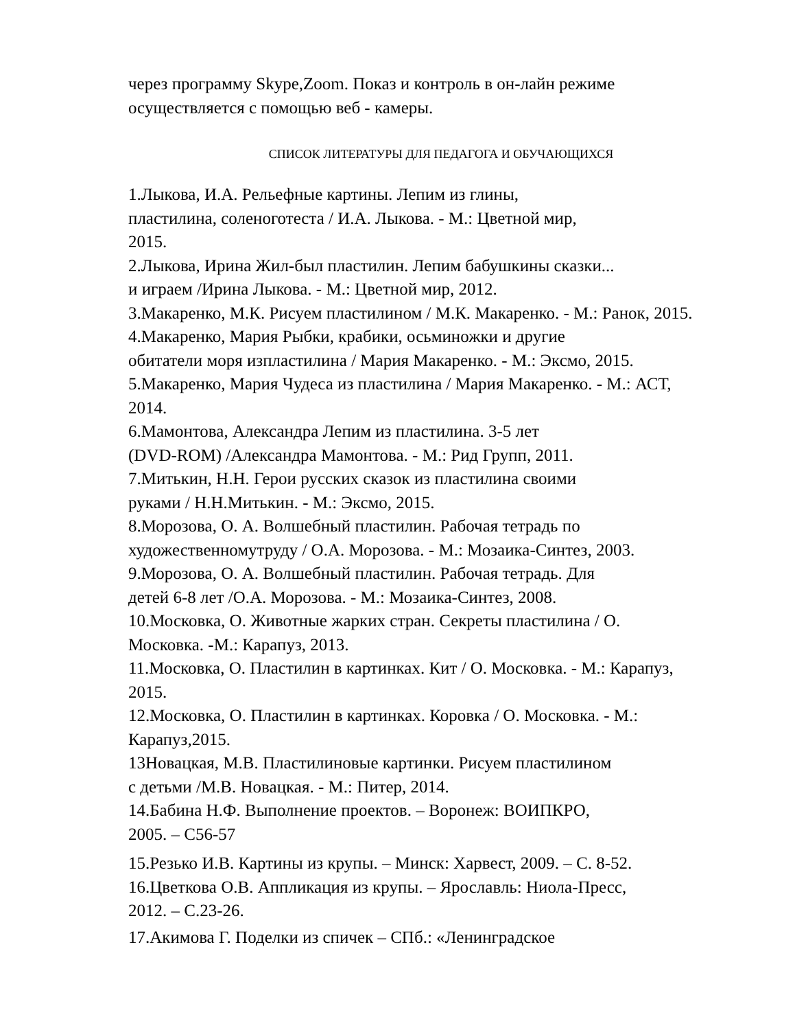через программу Skype,Zoom. Показ и контроль в он-лайн режиме
осуществляется с помощью веб - камеры.
СПИСОК ЛИТЕРАТУРЫ ДЛЯ ПЕДАГОГА И ОБУЧАЮЩИХСЯ
1.Лыкова, И.А. Рельефные картины. Лепим из глины,
пластилина, соленоготеста / И.А. Лыкова. - М.: Цветной мир,
2015.
2.Лыкова, Ирина Жил-был пластилин. Лепим бабушкины сказки...
и играем /Ирина Лыкова. - М.: Цветной мир, 2012.
3.Макаренко, М.К. Рисуем пластилином / М.К. Макаренко. - М.: Ранок, 2015.
4.Макаренко, Мария Рыбки, крабики, осьминожки и другие
обитатели моря изпластилина / Мария Макаренко. - М.: Эксмо, 2015.
5.Макаренко, Мария Чудеса из пластилина / Мария Макаренко. - М.: АСТ,
2014.
6.Мамонтова, Александра Лепим из пластилина. 3-5 лет
(DVD-ROM) /Александра Мамонтова. - М.: Рид Групп, 2011.
7.Митькин, Н.Н. Герои русских сказок из пластилина своими
руками / Н.Н.Митькин. - М.: Эксмо, 2015.
8.Морозова, О. А. Волшебный пластилин. Рабочая тетрадь по
художественномутруду / О.А. Морозова. - М.: Мозаика-Синтез, 2003.
9.Морозова, О. А. Волшебный пластилин. Рабочая тетрадь. Для
детей 6-8 лет /О.А. Морозова. - М.: Мозаика-Синтез, 2008.
10.Московка, О. Животные жарких стран. Секреты пластилина / О.
Московка. -М.: Карапуз, 2013.
11.Московка, О. Пластилин в картинках. Кит / О. Московка. - М.: Карапуз,
2015.
12.Московка, О. Пластилин в картинках. Коровка / О. Московка. - М.:
Карапуз,2015.
13Новацкая, М.В. Пластилиновые картинки. Рисуем пластилином
с детьми /М.В. Новацкая. - М.: Питер, 2014.
14.Бабина Н.Ф. Выполнение проектов. – Воронеж: ВОИПКРО,
2005. – С56-57
15.Резько И.В. Картины из крупы. – Минск: Харвест, 2009. – С. 8-52.
16.Цветкова О.В. Аппликация из крупы. – Ярославль: Ниола-Пресс,
2012. – С.23-26.
17.Акимова Г. Поделки из спичек – СПб.: «Ленинградское